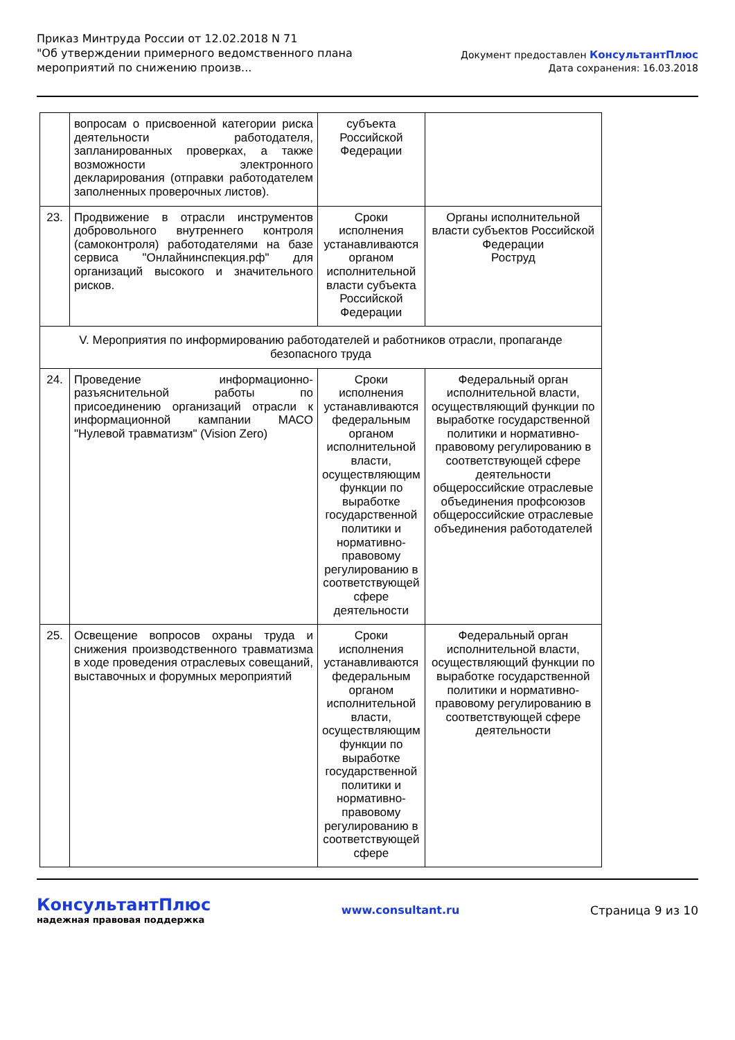Приказ Минтруда России от 12.02.2018 N 71
"Об утверждении примерного ведомственного плана
мероприятий по снижению произв...
Документ предоставлен КонсультантПлюс
Дата сохранения: 16.03.2018
| | вопросам о присвоенной категории риска деятельности работодателя, запланированных проверках, а также возможности электронного декларирования (отправки работодателем заполненных проверочных листов). | субъекта Российской Федерации | |
| 23. | Продвижение в отрасли инструментов добровольного внутреннего контроля (самоконтроля) работодателями на базе сервиса "Онлайнинспекция.рф" для организаций высокого и значительного рисков. | Сроки исполнения устанавливаются органом исполнительной власти субъекта Российской Федерации | Органы исполнительной власти субъектов Российской Федерации Роструд |
| V. Мероприятия по информированию работодателей и работников отрасли, пропаганде безопасного труда | | | |
| 24. | Проведение информационно-разъяснительной работы по присоединению организаций отрасли к информационной кампании МАСО "Нулевой травматизм" (Vision Zero) | Сроки исполнения устанавливаются федеральным органом исполнительной власти, осуществляющим функции по выработке государственной политики и нормативно-правовому регулированию в соответствующей сфере деятельности | Федеральный орган исполнительной власти, осуществляющий функции по выработке государственной политики и нормативно-правовому регулированию в соответствующей сфере деятельности общероссийские отраслевые объединения профсоюзов общероссийские отраслевые объединения работодателей |
| 25. | Освещение вопросов охраны труда и снижения производственного травматизма в ходе проведения отраслевых совещаний, выставочных и форумных мероприятий | Сроки исполнения устанавливаются федеральным органом исполнительной власти, осуществляющим функции по выработке государственной политики и нормативно-правовому регулированию в соответствующей сфере | Федеральный орган исполнительной власти, осуществляющий функции по выработке государственной политики и нормативно-правовому регулированию в соответствующей сфере деятельности |
КонсультантПлюс
надежная правовая поддержка
www.consultant.ru Страница 9 из 10